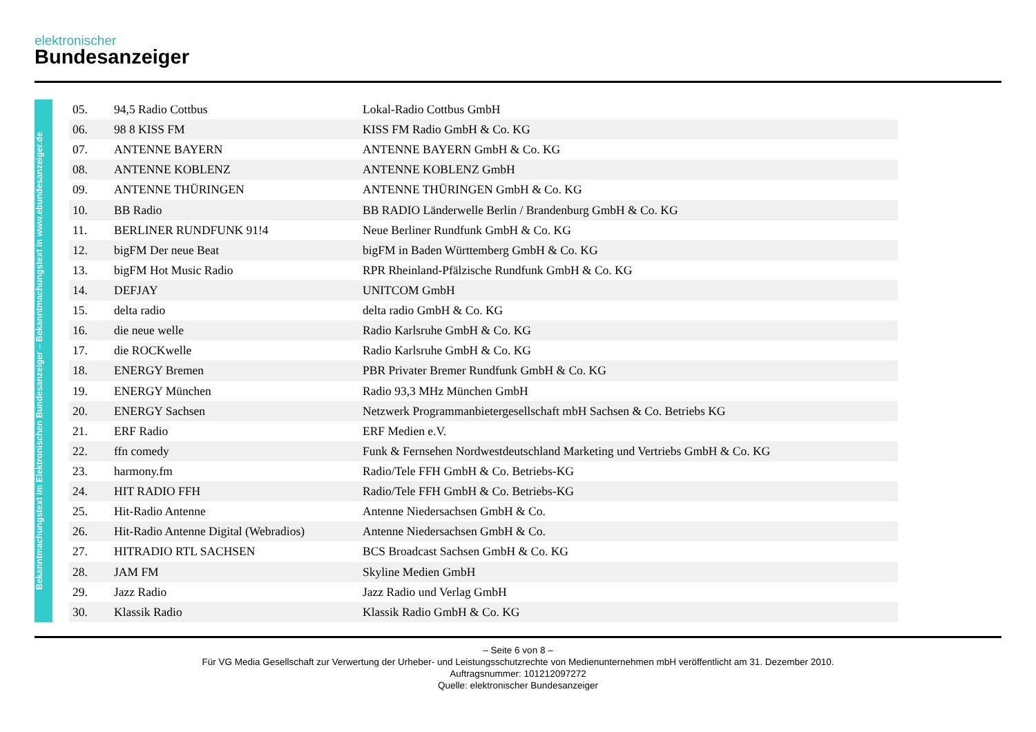elektronischer
Bundesanzeiger
Bekanntmachungstext im Elektronischen Bundesanzeiger – Bekanntmachungstext in www.ebundesanzeiger.de
| 05. | 94,5 Radio Cottbus | Lokal-Radio Cottbus GmbH |
| 06. | 98 8 KISS FM | KISS FM Radio GmbH & Co. KG |
| 07. | ANTENNE BAYERN | ANTENNE BAYERN GmbH & Co. KG |
| 08. | ANTENNE KOBLENZ | ANTENNE KOBLENZ GmbH |
| 09. | ANTENNE THÜRINGEN | ANTENNE THÜRINGEN GmbH & Co. KG |
| 10. | BB Radio | BB RADIO Länderwelle Berlin / Brandenburg GmbH & Co. KG |
| 11. | BERLINER RUNDFUNK 91!4 | Neue Berliner Rundfunk GmbH & Co. KG |
| 12. | bigFM Der neue Beat | bigFM in Baden Württemberg GmbH & Co. KG |
| 13. | bigFM Hot Music Radio | RPR Rheinland-Pfälzische Rundfunk GmbH & Co. KG |
| 14. | DEFJAY | UNITCOM GmbH |
| 15. | delta radio | delta radio GmbH & Co. KG |
| 16. | die neue welle | Radio Karlsruhe GmbH & Co. KG |
| 17. | die ROCKwelle | Radio Karlsruhe GmbH & Co. KG |
| 18. | ENERGY Bremen | PBR Privater Bremer Rundfunk GmbH & Co. KG |
| 19. | ENERGY München | Radio 93,3 MHz München GmbH |
| 20. | ENERGY Sachsen | Netzwerk Programmanbietergesellschaft mbH Sachsen & Co. Betriebs KG |
| 21. | ERF Radio | ERF Medien e.V. |
| 22. | ffn comedy | Funk & Fernsehen Nordwestdeutschland Marketing und Vertriebs GmbH & Co. KG |
| 23. | harmony.fm | Radio/Tele FFH GmbH & Co. Betriebs-KG |
| 24. | HIT RADIO FFH | Radio/Tele FFH GmbH & Co. Betriebs-KG |
| 25. | Hit-Radio Antenne | Antenne Niedersachsen GmbH & Co. |
| 26. | Hit-Radio Antenne Digital (Webradios) | Antenne Niedersachsen GmbH & Co. |
| 27. | HITRADIO RTL SACHSEN | BCS Broadcast Sachsen GmbH & Co. KG |
| 28. | JAM FM | Skyline Medien GmbH |
| 29. | Jazz Radio | Jazz Radio und Verlag GmbH |
| 30. | Klassik Radio | Klassik Radio GmbH & Co. KG |
– Seite 6 von 8 –
Für VG Media Gesellschaft zur Verwertung der Urheber- und Leistungsschutzrechte von Medienunternehmen mbH veröffentlicht am 31. Dezember 2010.
Auftragsnummer: 101212097272
Quelle: elektronischer Bundesanzeiger